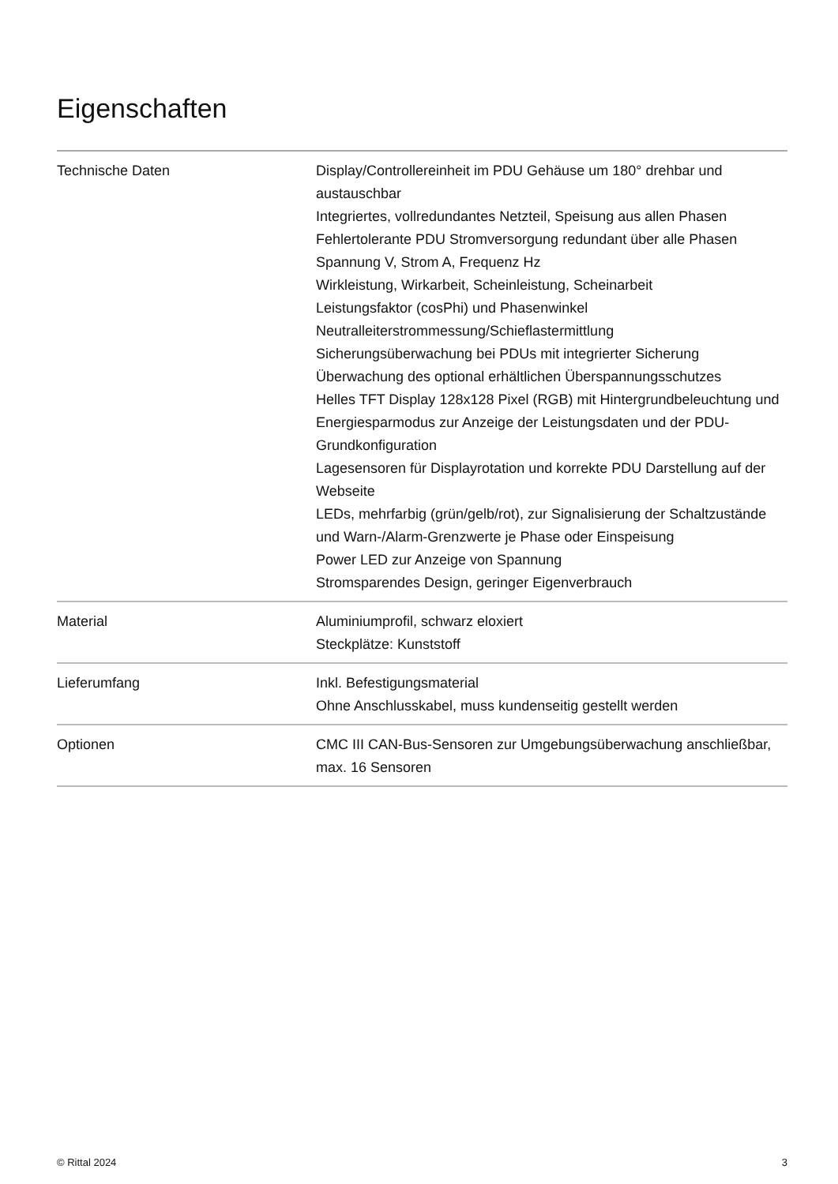Eigenschaften
| Technische Daten | Display/Controllereinheit im PDU Gehäuse um 180° drehbar und austauschbar Integriertes, vollredundantes Netzteil, Speisung aus allen Phasen Fehlertolerante PDU Stromversorgung redundant über alle Phasen Spannung V, Strom A, Frequenz Hz Wirkleistung, Wirkarbeit, Scheinleistung, Scheinarbeit Leistungsfaktor (cosPhi) und Phasenwinkel Neutralleiterstrommessung/Schieflastermittlung Sicherungsüberwachung bei PDUs mit integrierter Sicherung Überwachung des optional erhältlichen Überspannungsschutzes Helles TFT Display 128x128 Pixel (RGB) mit Hintergrundbeleuchtung und Energiesparmodus zur Anzeige der Leistungsdaten und der PDU-Grundkonfiguration Lagesensoren für Displayrotation und korrekte PDU Darstellung auf der Webseite LEDs, mehrfarbig (grün/gelb/rot), zur Signalisierung der Schaltzustände und Warn-/Alarm-Grenzwerte je Phase oder Einspeisung Power LED zur Anzeige von Spannung Stromsparendes Design, geringer Eigenverbrauch |
| Material | Aluminiumprofil, schwarz eloxiert Steckplätze: Kunststoff |
| Lieferumfang | Inkl. Befestigungsmaterial Ohne Anschlusskabel, muss kundenseitig gestellt werden |
| Optionen | CMC III CAN-Bus-Sensoren zur Umgebungsüberwachung anschließbar, max. 16 Sensoren |
© Rittal 2024 3